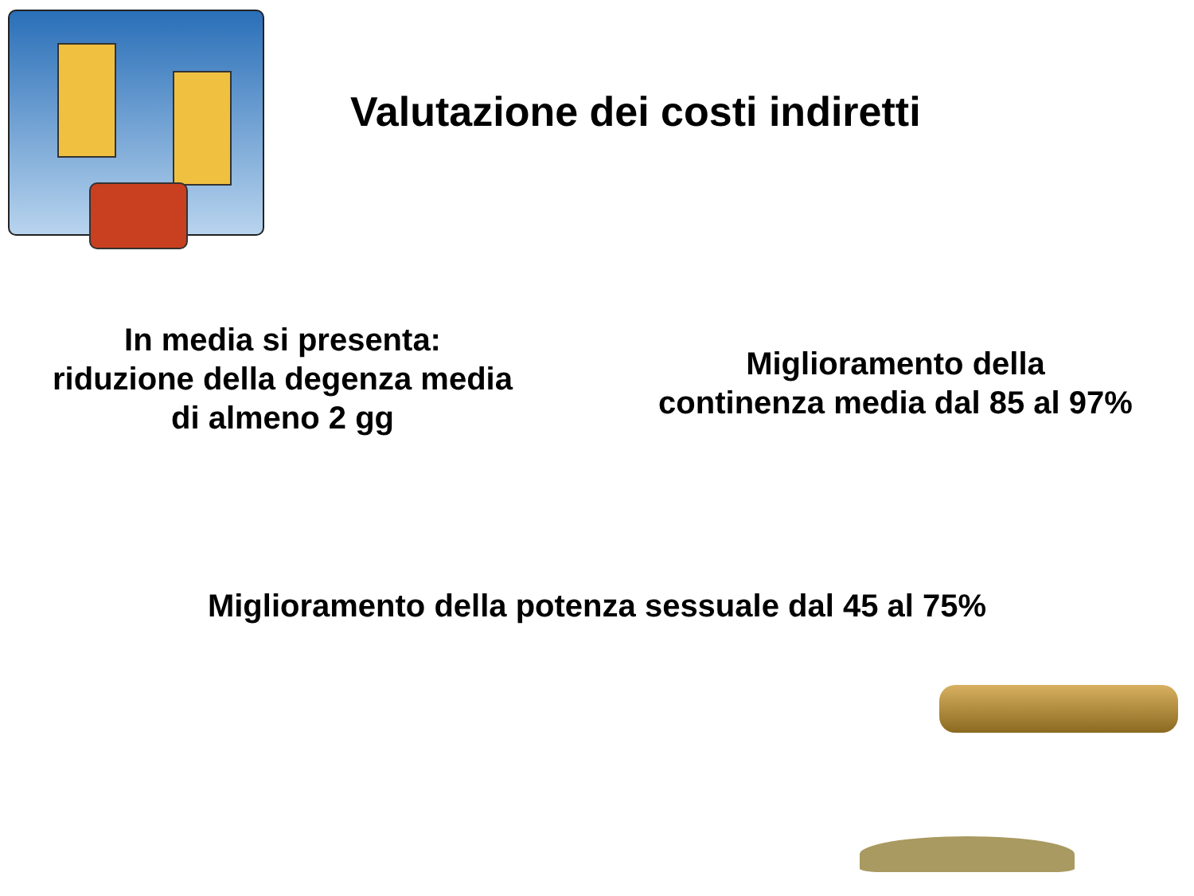Valutazione dei costi indiretti
In media si presenta:
riduzione della degenza media
di almeno 2 gg
Miglioramento della
continenza media dal 85 al 97%
Miglioramento della potenza sessuale dal 45 al 75%